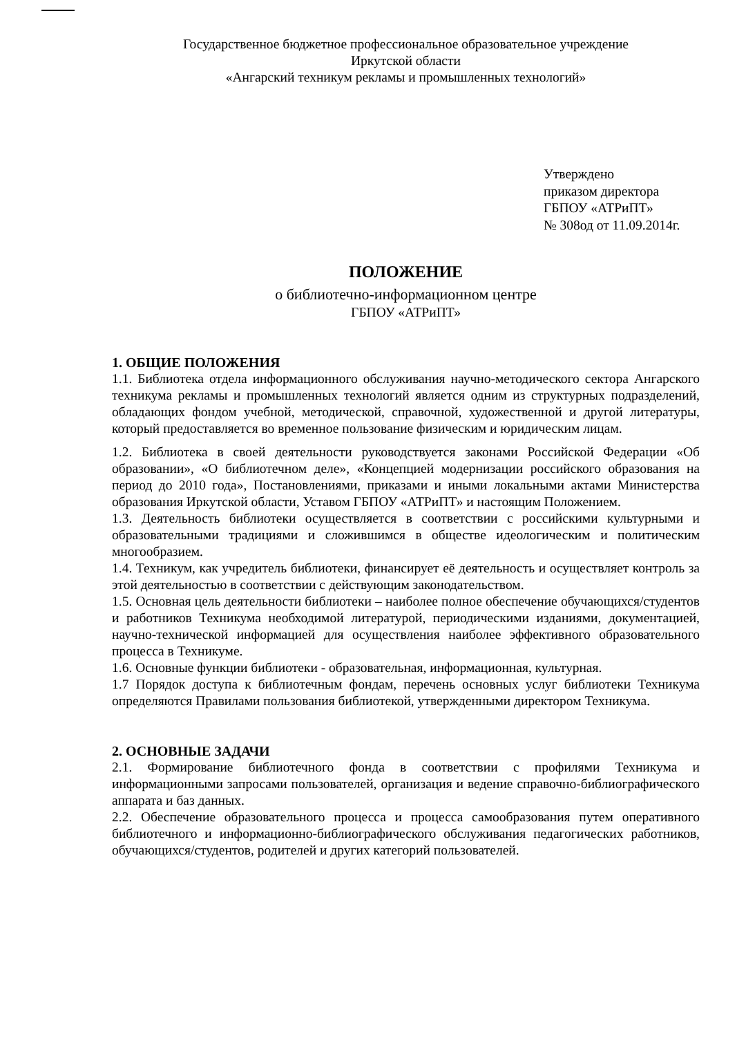Государственное бюджетное профессиональное образовательное учреждение
Иркутской области
«Ангарский техникум рекламы и промышленных технологий»
Утверждено
приказом директора
ГБПОУ «АТРиПТ»
№ 308од от 11.09.2014г.
ПОЛОЖЕНИЕ
о библиотечно-информационном центре
ГБПОУ «АТРиПТ»
1. ОБЩИЕ ПОЛОЖЕНИЯ
1.1. Библиотека отдела информационного обслуживания научно-методического сектора Ангарского техникума рекламы и промышленных технологий является одним из структурных подразделений, обладающих фондом учебной, методической, справочной, художественной и другой литературы, который предоставляется во временное пользование физическим и юридическим лицам.
1.2. Библиотека в своей деятельности руководствуется законами Российской Федерации «Об образовании», «О библиотечном деле», «Концепцией модернизации российского образования на период до 2010 года», Постановлениями, приказами и иными локальными актами Министерства образования Иркутской области, Уставом ГБПОУ «АТРиПТ» и настоящим Положением.
1.3. Деятельность библиотеки осуществляется в соответствии с российскими культурными и образовательными традициями и сложившимся в обществе идеологическим и политическим многообразием.
1.4. Техникум, как учредитель библиотеки, финансирует её деятельность и осуществляет контроль за этой деятельностью в соответствии с действующим законодательством.
1.5. Основная цель деятельности библиотеки – наиболее полное обеспечение обучающихся/студентов и работников Техникума необходимой литературой, периодическими изданиями, документацией, научно-технической информацией для осуществления наиболее эффективного образовательного процесса в Техникуме.
1.6. Основные функции библиотеки - образовательная, информационная, культурная.
1.7 Порядок доступа к библиотечным фондам, перечень основных услуг библиотеки Техникума определяются Правилами пользования библиотекой, утвержденными директором Техникума.
2. ОСНОВНЫЕ ЗАДАЧИ
2.1. Формирование библиотечного фонда в соответствии с профилями Техникума и информационными запросами пользователей, организация и ведение справочно-библиографического аппарата и баз данных.
2.2. Обеспечение образовательного процесса и процесса самообразования путем оперативного библиотечного и информационно-библиографического обслуживания педагогических работников, обучающихся/студентов, родителей и других категорий пользователей.